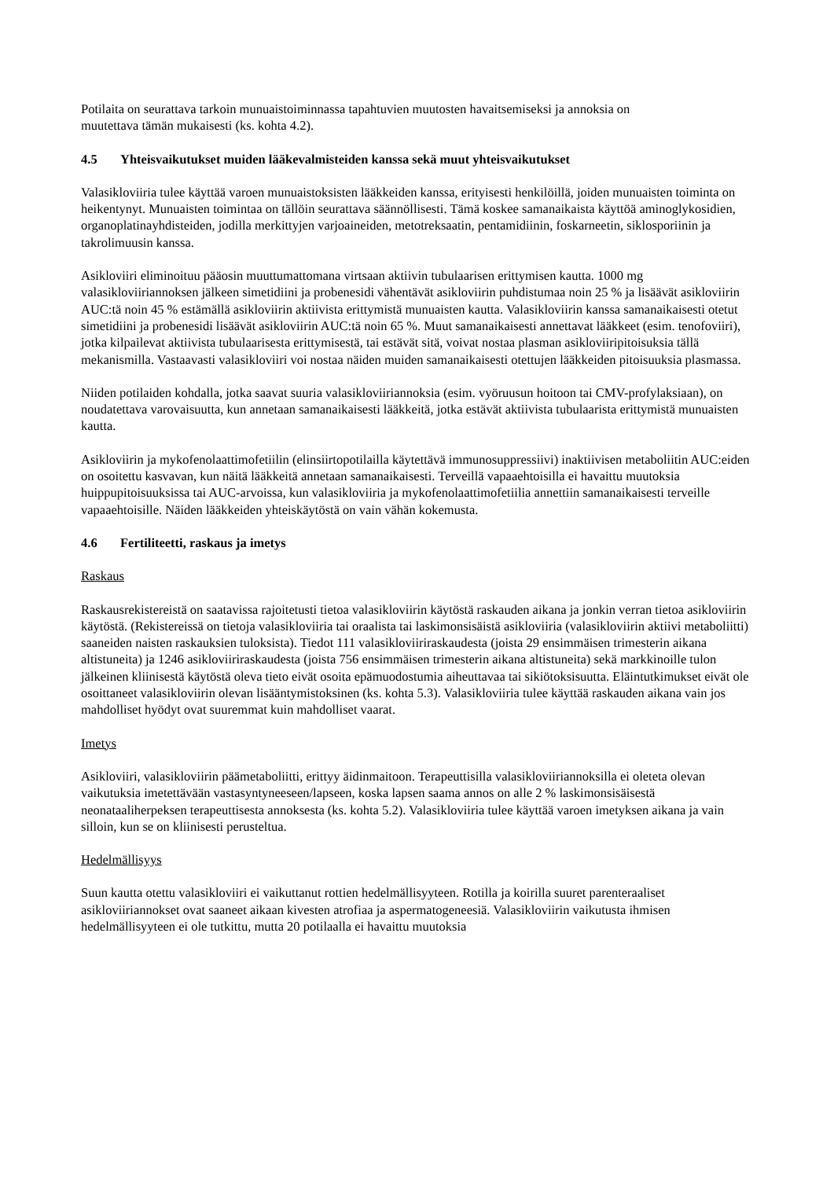Potilaita on seurattava tarkoin munuaistoiminnassa tapahtuvien muutosten havaitsemiseksi ja annoksia on
muutettava tämän mukaisesti (ks. kohta 4.2).
4.5 Yhteisvaikutukset muiden lääkevalmisteiden kanssa sekä muut yhteisvaikutukset
Valasikloviiria tulee käyttää varoen munuaistoksisten lääkkeiden kanssa, erityisesti henkilöillä, joiden munuaisten toiminta on heikentynyt. Munuaisten toimintaa on tällöin seurattava säännöllisesti. Tämä koskee samanaikaista käyttöä aminoglykosidien, organoplatinayhdisteiden, jodilla merkittyjen varjoaineiden, metotreksaatin, pentamidiinin, foskarneetin, siklosporiinin ja takrolimuusin kanssa.
Asikloviiri eliminoituu pääosin muuttumattomana virtsaan aktiivin tubulaarisen erittymisen kautta. 1000 mg valasikloviiriannoksen jälkeen simetidiini ja probenesidi vähentävät asikloviirin puhdistumaa noin 25 % ja lisäävät asikloviirin AUC:tä noin 45 % estämällä asikloviirin aktiivista erittymistä munuaisten kautta. Valasikloviirin kanssa samanaikaisesti otetut simetidiini ja probenesidi lisäävät asikloviirin AUC:tä noin 65 %. Muut samanaikaisesti annettavat lääkkeet (esim. tenofoviiri), jotka kilpailevat aktiivista tubulaarisesta erittymisestä, tai estävät sitä, voivat nostaa plasman asikloviiripitoisuksia tällä mekanismilla. Vastaavasti valasikloviiri voi nostaa näiden muiden samanaikaisesti otettujen lääkkeiden pitoisuuksia plasmassa.
Niiden potilaiden kohdalla, jotka saavat suuria valasikloviiriannoksia (esim. vyöruusun hoitoon tai CMV-profylaksiaan), on noudatettava varovaisuutta, kun annetaan samanaikaisesti lääkkeitä, jotka estävät aktiivista tubulaarista erittymistä munuaisten kautta.
Asikloviirin ja mykofenolaattimofetiilin (elinsiirtopotilailla käytettävä immunosuppressiivi) inaktiivisen metaboliitin AUC:eiden on osoitettu kasvavan, kun näitä lääkkeitä annetaan samanaikaisesti. Terveillä vapaaehtoisilla ei havaittu muutoksia huippupitoisuuksissa tai AUC-arvoissa, kun valasikloviiria ja mykofenolaattimofetiilia annettiin samanaikaisesti terveille vapaaehtoisille. Näiden lääkkeiden yhteiskäytöstä on vain vähän kokemusta.
4.6 Fertiliteetti, raskaus ja imetys
Raskaus
Raskausrekistereistä on saatavissa rajoitetusti tietoa valasikloviirin käytöstä raskauden aikana ja jonkin verran tietoa asikloviirin käytöstä. (Rekistereissä on tietoja valasikloviiria tai oraalista tai laskimonsisäistä asikloviiria (valasikloviirin aktiivi metaboliitti) saaneiden naisten raskauksien tuloksista). Tiedot 111 valasikloviiriraskaudesta (joista 29 ensimmäisen trimesterin aikana altistuneita) ja 1246 asikloviiriraskaudesta (joista 756 ensimmäisen trimesterin aikana altistuneita) sekä markkinoille tulon jälkeinen kliinisestä käytöstä oleva tieto eivät osoita epämuodostumia aiheuttavaa tai sikiötoksisuutta. Eläintutkimukset eivät ole osoittaneet valasikloviirin olevan lisääntymistoksinen (ks. kohta 5.3). Valasikloviiria tulee käyttää raskauden aikana vain jos mahdolliset hyödyt ovat suuremmat kuin mahdolliset vaarat.
Imetys
Asikloviiri, valasikloviirin päämetaboliitti, erittyy äidinmaitoon. Terapeuttisilla valasikloviiriannoksilla ei oleteta olevan vaikutuksia imetettävään vastasyntyneeseen/lapseen, koska lapsen saama annos on alle 2 % laskimonsisäisestä neonataaliherpeksen terapeuttisesta annoksesta (ks. kohta 5.2). Valasikloviiria tulee käyttää varoen imetyksen aikana ja vain silloin, kun se on kliinisesti perusteltua.
Hedelmällisyys
Suun kautta otettu valasikloviiri ei vaikuttanut rottien hedelmällisyyteen. Rotilla ja koirilla suuret parenteraaliset asikloviiriannokset ovat saaneet aikaan kivesten atrofiaa ja aspermatogeneesiä. Valasikloviirin vaikutusta ihmisen hedelmällisyyteen ei ole tutkittu, mutta 20 potilaalla ei havaittu muutoksia